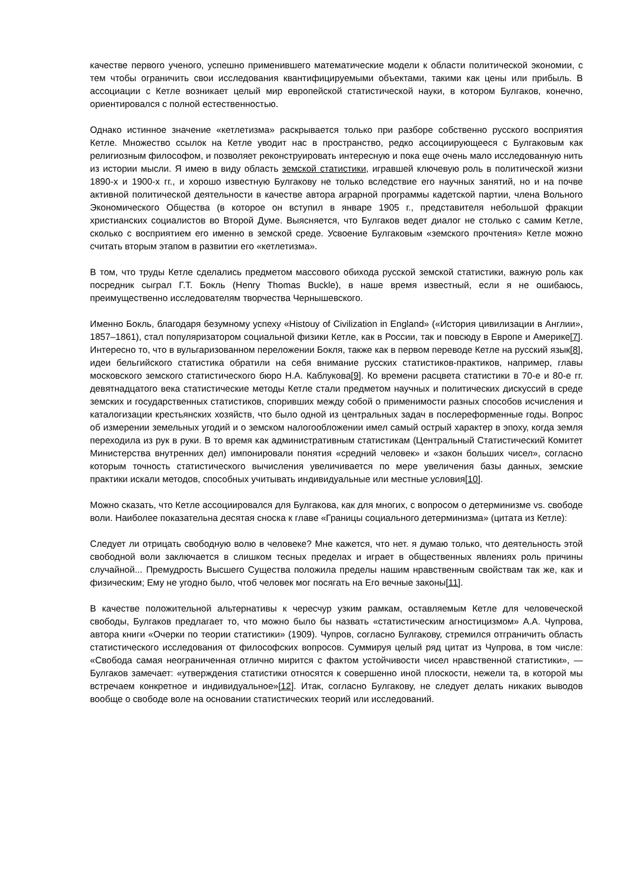качестве первого ученого, успешно применившего математические модели к области политической экономии, с тем чтобы ограничить свои исследования квантифицируемыми объектами, такими как цены или прибыль. В ассоциации с Кетле возникает целый мир европейской статистической науки, в котором Булгаков, конечно, ориентировался с полной естественностью.
Однако истинное значение «кетлетизма» раскрывается только при разборе собственно русского восприятия Кетле. Множество ссылок на Кетле уводит нас в пространство, редко ассоциирующееся с Булгаковым как религиозным философом, и позволяет реконструировать интересную и пока еще очень мало исследованную нить из истории мысли. Я имею в виду область земской статистики, игравшей ключевую роль в политической жизни 1890-х и 1900-х гг., и хорошо известную Булгакову не только вследствие его научных занятий, но и на почве активной политической деятельности в качестве автора аграрной программы кадетской партии, члена Вольного Экономического Общества (в которое он вступил в январе 1905 г., представителя небольшой фракции христианских социалистов во Второй Думе. Выясняется, что Булгаков ведет диалог не столько с самим Кетле, сколько с восприятием его именно в земской среде. Усвоение Булгаковым «земского прочтения» Кетле можно считать вторым этапом в развитии его «кетлетизма».
В том, что труды Кетле сделались предметом массового обихода русской земской статистики, важную роль как посредник сыграл Г.Т. Бокль (Henry Thomas Buckle), в наше время известный, если я не ошибаюсь, преимущественно исследователям творчества Чернышевского.
Именно Бокль, благодаря безумному успеху «Histouy of Civilization in England» («История цивилизации в Англии», 1857–1861), стал популяризатором социальной физики Кетле, как в России, так и повсюду в Европе и Америке[7]. Интересно то, что в вульгаризованном переложении Бокля, также как в первом переводе Кетле на русский язык[8], идеи бельгийского статистика обратили на себя внимание русских статистиков-практиков, например, главы московского земского статистического бюро Н.А. Каблукова[9]. Ко времени расцвета статистики в 70-е и 80-е гг. девятнадцатого века статистические методы Кетле стали предметом научных и политических дискуссий в среде земских и государственных статистиков, споривших между собой о применимости разных способов исчисления и каталогизации крестьянских хозяйств, что было одной из центральных задач в послереформенные годы. Вопрос об измерении земельных угодий и о земском налогообложении имел самый острый характер в эпоху, когда земля переходила из рук в руки. В то время как административным статистикам (Центральный Статистический Комитет Министерства внутренних дел) импонировали понятия «средний человек» и «закон больших чисел», согласно которым точность статистического вычисления увеличивается по мере увеличения базы данных, земские практики искали методов, способных учитывать индивидуальные или местные условия[10].
Можно сказать, что Кетле ассоциировался для Булгакова, как для многих, с вопросом о детерминизме vs. свободе воли. Наиболее показательна десятая сноска к главе «Границы социального детерминизма» (цитата из Кетле):
Следует ли отрицать свободную волю в человеке? Мне кажется, что нет. я думаю только, что деятельность этой свободной воли заключается в слишком тесных пределах и играет в общественных явлениях роль причины случайной... Премудрость Высшего Существа положила пределы нашим нравственным свойствам так же, как и физическим; Ему не угодно было, чтоб человек мог посягать на Его вечные законы[11].
В качестве положительной альтернативы к чересчур узким рамкам, оставляемым Кетле для человеческой свободы, Булгаков предлагает то, что можно было бы назвать «статистическим агностицизмом» А.А. Чупрова, автора книги «Очерки по теории статистики» (1909). Чупров, согласно Булгакову, стремился отграничить область статистического исследования от философских вопросов. Суммируя целый ряд цитат из Чупрова, в том числе: «Свобода самая неограниченная отлично мирится с фактом устойчивости чисел нравственной статистики», — Булгаков замечает: «утверждения статистики относятся к совершенно иной плоскости, нежели та, в которой мы встречаем конкретное и индивидуальное»[12]. Итак, согласно Булгакову, не следует делать никаких выводов вообще о свободе воле на основании статистических теорий или исследований.